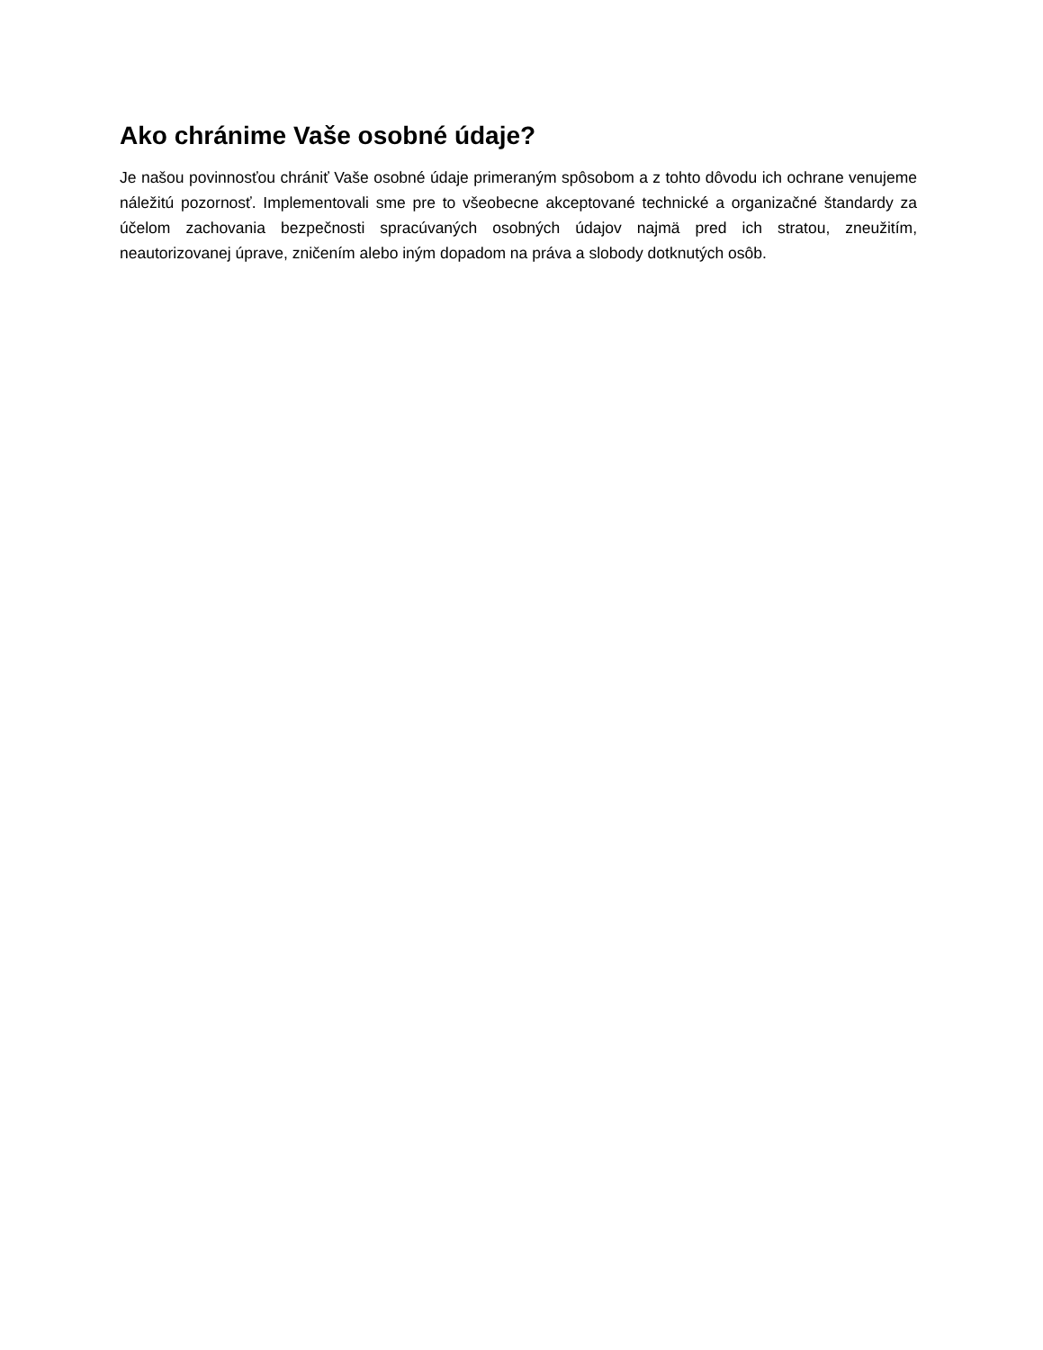Ako chránime Vaše osobné údaje?
Je našou povinnosťou chrániť Vaše osobné údaje primeraným spôsobom a z tohto dôvodu ich ochrane venujeme náležitú pozornosť. Implementovali sme pre to všeobecne akceptované technické a organizačné štandardy za účelom zachovania bezpečnosti spracúvaných osobných údajov najmä pred ich stratou, zneužitím, neautorizovanej úprave, zničením alebo iným dopadom na práva a slobody dotknutých osôb.